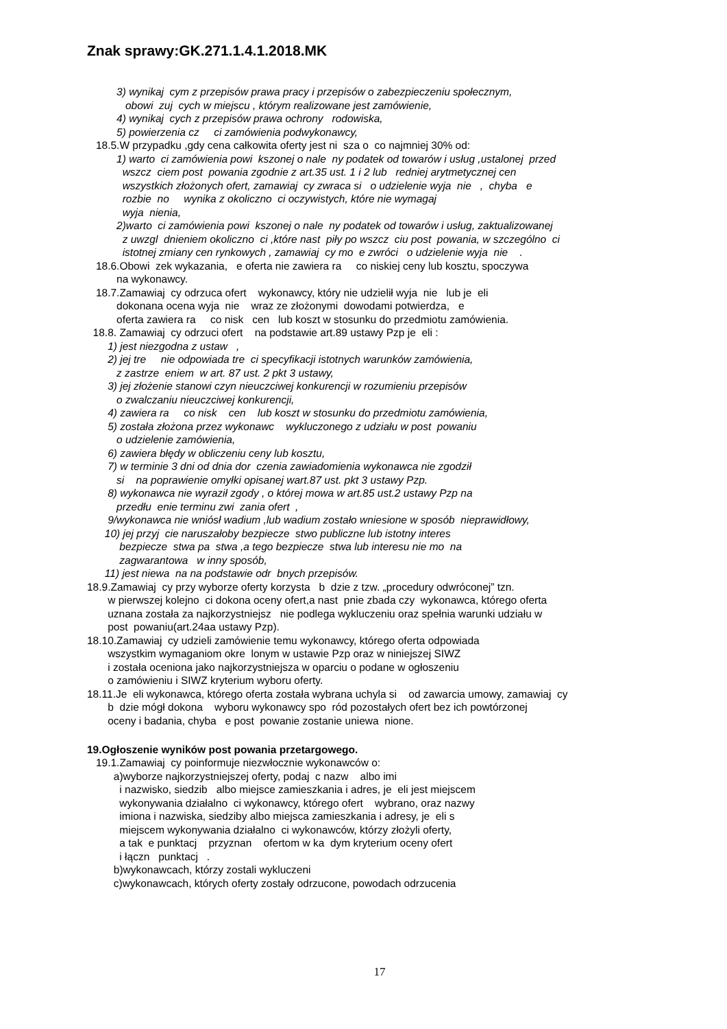Znak sprawy:GK.271.1.4.1.2018.MK
3) wynikaj cym z przepisów prawa pracy i przepisów o zabezpieczeniu społecznym,
obowi zuj cych w miejscu , którym realizowane jest zamówienie,
4) wynikaj cych z przepisów prawa ochrony rodowiska,
5) powierzenia cz ci zamówienia podwykonawcy,
18.5.W przypadku ,gdy cena całkowita oferty jest ni sza o co najmniej 30% od:
1) warto ci zamówienia powi kszonej o nale ny podatek od towarów i usług ,ustalonej przed
wszcz ciem post powania zgodnie z art.35 ust. 1 i 2 lub redniej arytmetycznej cen
wszystkich złożonych ofert, zamawiaj cy zwraca si o udzielenie wyja nie , chyba e
rozbie no wynika z okoliczno ci oczywistych, które nie wymagaj
wyja nienia,
2)warto ci zamówienia powi kszonej o nale ny podatek od towarów i usług, zaktualizowanej
z uwzgl dnieniem okoliczno ci ,które nast piły po wszcz ciu post powania, w szczególno ci
istotnej zmiany cen rynkowych , zamawiaj cy mo e zwróci o udzielenie wyja nie .
18.6.Obowi zek wykazania, e oferta nie zawiera ra co niskiej ceny lub kosztu, spoczywa
na wykonawcy.
18.7.Zamawiaj cy odrzuca ofert wykonawcy, który nie udzielił wyja nie lub je eli
dokonana ocena wyja nie wraz ze złożonymi dowodami potwierdza, e
oferta zawiera ra co nisk cen lub koszt w stosunku do przedmiotu zamówienia.
18.8. Zamawiaj cy odrzuci ofert na podstawie art.89 ustawy Pzp je eli :
1) jest niezgodna z ustaw ,
2) jej tre nie odpowiada tre ci specyfikacji istotnych warunków zamówienia,
z zastrze eniem w art. 87 ust. 2 pkt 3 ustawy,
3) jej złożenie stanowi czyn nieuczciwej konkurencji w rozumieniu przepisów
o zwalczaniu nieuczciwej konkurencji,
4) zawiera ra co nisk cen lub koszt w stosunku do przedmiotu zamówienia,
5) została złożona przez wykonawc wykluczonego z udziału w post powaniu
o udzielenie zamówienia,
6) zawiera błędy w obliczeniu ceny lub kosztu,
7) w terminie 3 dni od dnia dor czenia zawiadomienia wykonawca nie zgodził
si na poprawienie omyłki opisanej wart.87 ust. pkt 3 ustawy Pzp.
8) wykonawca nie wyraził zgody , o której mowa w art.85 ust.2 ustawy Pzp na
przedłu enie terminu zwi zania ofert ,
9/wykonawca nie wniósł wadium ,lub wadium zostało wniesione w sposób nieprawidłowy,
10) jej przyj cie naruszałoby bezpiecze stwo publiczne lub istotny interes
bezpiecze stwa pa stwa ,a tego bezpiecze stwa lub interesu nie mo na
zagwarantowa w inny sposób,
11) jest niewa na na podstawie odr bnych przepisów.
18.9.Zamawiaj cy przy wyborze oferty korzysta b dzie z tzw. „procedury odwróconej” tzn.
w pierwszej kolejno ci dokona oceny ofert,a nast pnie zbada czy wykonawca, którego oferta
uznana została za najkorzystniejsz nie podlega wykluczeniu oraz spełnia warunki udziału w
post powaniu(art.24aa ustawy Pzp).
18.10.Zamawiaj cy udzieli zamówienie temu wykonawcy, którego oferta odpowiada
wszystkim wymaganiom okre lonym w ustawie Pzp oraz w niniejszej SIWZ
i została oceniona jako najkorzystniejsza w oparciu o podane w ogłoszeniu
o zamówieniu i SIWZ kryterium wyboru oferty.
18.11.Je eli wykonawca, którego oferta została wybrana uchyla si od zawarcia umowy, zamawiaj cy
b dzie mógł dokona wyboru wykonawcy spo ród pozostałych ofert bez ich powtórzonej
oceny i badania, chyba e post powanie zostanie uniewa nione.
19.Ogłoszenie wyników post powania przetargowego.
19.1.Zamawiaj cy poinformuje niezwłocznie wykonawców o:
a)wyborze najkorzystniejszej oferty, podaj c nazw albo imi
i nazwisko, siedzib albo miejsce zamieszkania i adres, je eli jest miejscem
wykonywania działalno ci wykonawcy, którego ofert wybrano, oraz nazwy
imiona i nazwiska, siedziby albo miejsca zamieszkania i adresy, je eli s
miejscem wykonywania działalno ci wykonawców, którzy złożyli oferty,
a tak e punktacj przyznan ofertom w ka dym kryterium oceny ofert
i łączn punktacj .
b)wykonawcach, którzy zostali wykluczeni
c)wykonawcach, których oferty zostały odrzucone, powodach odrzucenia
17